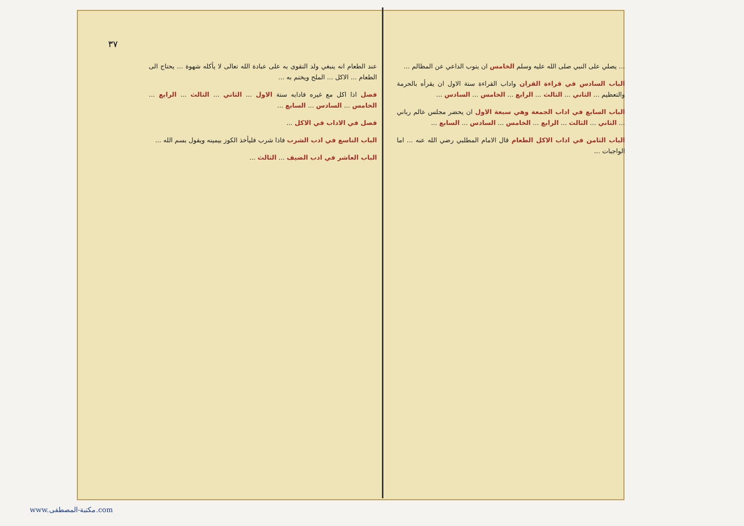٣٧
عند الطعام انه ينبغي ولد التقوى به على عبادة الله تعالى لا يأكله شهوة ... يحتاج الى الطعام ... الاكل ... الملح ويختم به ...
فصل اذا اكل مع غيره فادابه ستة الاول ... الثاني ... الثالث ... الرابع ... الخامس ... السادس ... السابع ...
فصل في الاداب في الاكل ...
الباب التاسع في ادب الشرب فاذا شرب فليأخذ الكوز بيمينه ويقول بسم الله ...
الباب العاشر في ادب الضيف ... الثالث ...
... يصلي على النبي صلى الله عليه وسلم الخامس ان يتوب الداعي عن المظالم ...
الباب السادس في قراءة القران واداب القراءة ستة الاول ان يقرأه بالحرمة والتعظيم ... الثاني ... الثالث ... الرابع ... الخامس ... السادس ...
الباب السابع في اداب الجمعة وهي سبعة الاول ان يحضر مجلس عالم رباني ... الثاني ... الثالث ... الرابع ... الخامس ... السادس ... السابع ...
الباب الثامن في اداب الاكل الطعام قال الامام المطلبي رضي الله عنه ... اما الواجبات ...
www.مكتبة-المصطفى.com